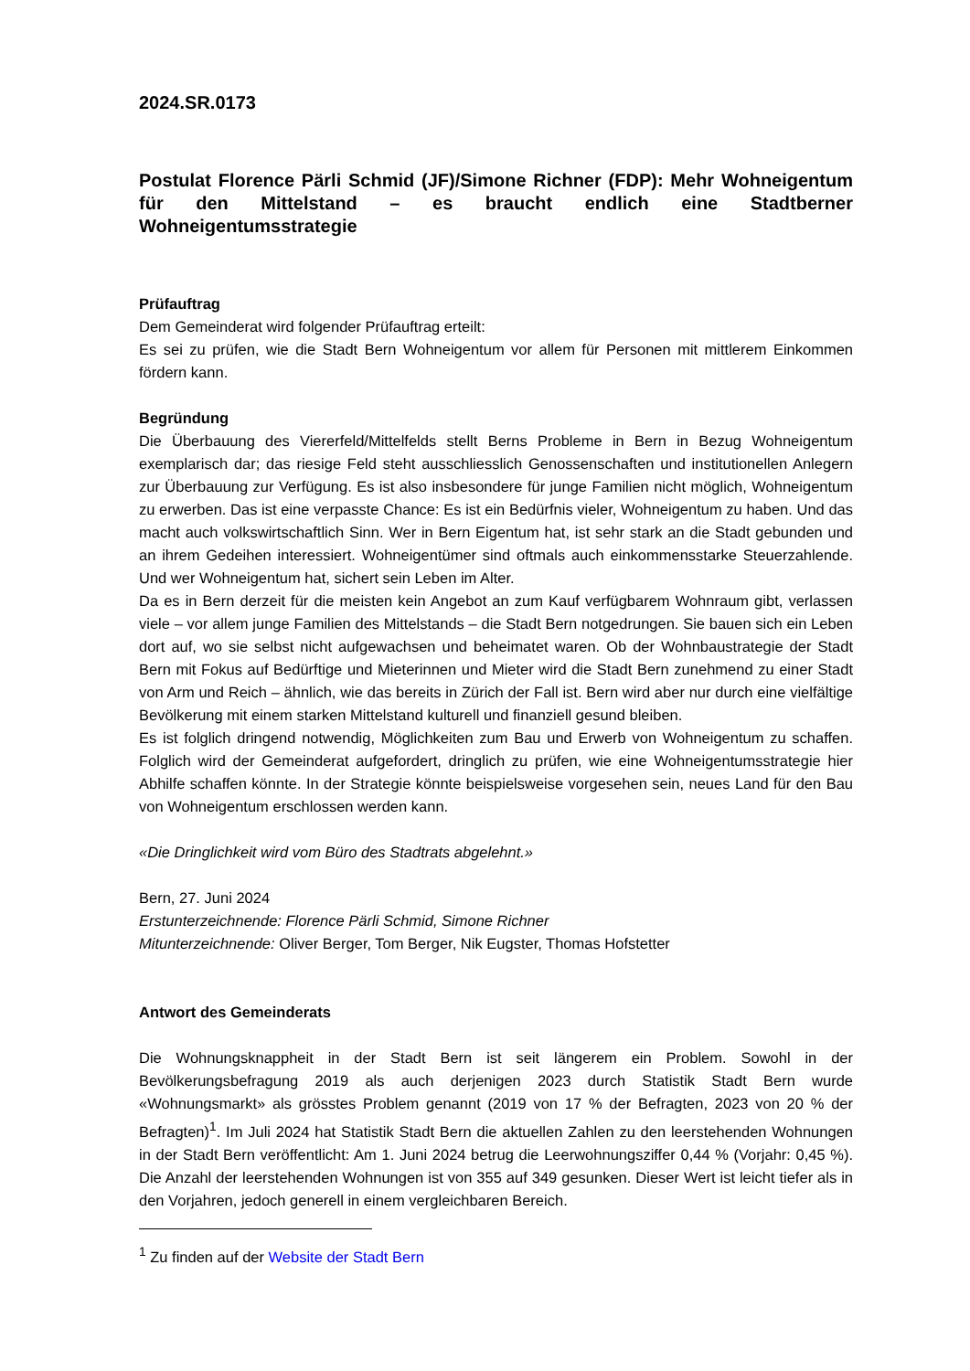2024.SR.0173
Postulat Florence Pärli Schmid (JF)/Simone Richner (FDP): Mehr Wohneigentum für den Mittelstand – es braucht endlich eine Stadtberner Wohneigentumsstrategie
Prüfauftrag
Dem Gemeinderat wird folgender Prüfauftrag erteilt:
Es sei zu prüfen, wie die Stadt Bern Wohneigentum vor allem für Personen mit mittlerem Einkommen fördern kann.
Begründung
Die Überbauung des Viererfeld/Mittelfelds stellt Berns Probleme in Bern in Bezug Wohneigentum exemplarisch dar; das riesige Feld steht ausschliesslich Genossenschaften und institutionellen Anlegern zur Überbauung zur Verfügung. Es ist also insbesondere für junge Familien nicht möglich, Wohneigentum zu erwerben. Das ist eine verpasste Chance: Es ist ein Bedürfnis vieler, Wohneigentum zu haben. Und das macht auch volkswirtschaftlich Sinn. Wer in Bern Eigentum hat, ist sehr stark an die Stadt gebunden und an ihrem Gedeihen interessiert. Wohneigentümer sind oftmals auch einkommensstarke Steuerzahlende. Und wer Wohneigentum hat, sichert sein Leben im Alter.
Da es in Bern derzeit für die meisten kein Angebot an zum Kauf verfügbarem Wohnraum gibt, verlassen viele – vor allem junge Familien des Mittelstands – die Stadt Bern notgedrungen. Sie bauen sich ein Leben dort auf, wo sie selbst nicht aufgewachsen und beheimatet waren. Ob der Wohnbaustrategie der Stadt Bern mit Fokus auf Bedürftige und Mieterinnen und Mieter wird die Stadt Bern zunehmend zu einer Stadt von Arm und Reich – ähnlich, wie das bereits in Zürich der Fall ist. Bern wird aber nur durch eine vielfältige Bevölkerung mit einem starken Mittelstand kulturell und finanziell gesund bleiben.
Es ist folglich dringend notwendig, Möglichkeiten zum Bau und Erwerb von Wohneigentum zu schaffen. Folglich wird der Gemeinderat aufgefordert, dringlich zu prüfen, wie eine Wohneigentumsstrategie hier Abhilfe schaffen könnte. In der Strategie könnte beispielsweise vorgesehen sein, neues Land für den Bau von Wohneigentum erschlossen werden kann.
«Die Dringlichkeit wird vom Büro des Stadtrats abgelehnt.»
Bern, 27. Juni 2024
Erstunterzeichnende: Florence Pärli Schmid, Simone Richner
Mitunterzeichnende: Oliver Berger, Tom Berger, Nik Eugster, Thomas Hofstetter
Antwort des Gemeinderats
Die Wohnungsknappheit in der Stadt Bern ist seit längerem ein Problem. Sowohl in der Bevölkerungsbefragung 2019 als auch derjenigen 2023 durch Statistik Stadt Bern wurde «Wohnungsmarkt» als grösstes Problem genannt (2019 von 17 % der Befragten, 2023 von 20 % der Befragten)<sup>1</sup>. Im Juli 2024 hat Statistik Stadt Bern die aktuellen Zahlen zu den leerstehenden Wohnungen in der Stadt Bern veröffentlicht: Am 1. Juni 2024 betrug die Leerwohnungsziffer 0,44 % (Vorjahr: 0,45 %). Die Anzahl der leerstehenden Wohnungen ist von 355 auf 349 gesunken. Dieser Wert ist leicht tiefer als in den Vorjahren, jedoch generell in einem vergleichbaren Bereich.
<sup>1</sup> Zu finden auf der Website der Stadt Bern